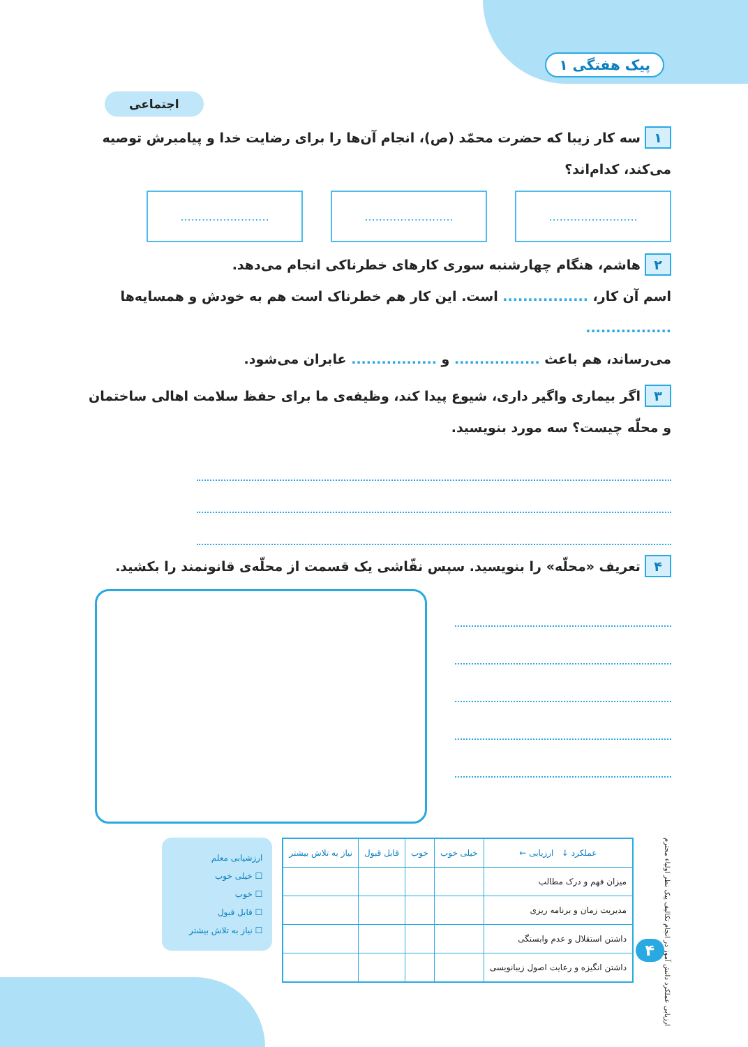پیک هفتگی ۱
اجتماعی
۱ سه کار زیبا که حضرت محمّد (ص)، انجام آن‌ها را برای رضایت خدا و پیامبرش توصیه می‌کند، کدام‌اند؟
.........................
.........................
.........................
۲ هاشم، هنگام چهارشنبه سوری کارهای خطرناکی انجام می‌دهد.
اسم آن کار، ................. است. این کار هم خطرناک است هم به خودش و همسایه‌ها .................
می‌رساند، هم باعث ................. و ................. عابران می‌شود.
۳ اگر بیماری واگیر داری، شیوع پیدا کند، وظیفه‌ی ما برای حفظ سلامت اهالی ساختمان و محلّه چیست؟ سه مورد بنویسید.
۴ تعریف «محلّه» را بنویسید. سپس نقّاشی یک قسمت از محلّه‌ی قانونمند را بکشید.
ارزیابی عملکرد دانش آموز در انجام تکالیف پیک نظر اولیاء محترم
| عملکرد ↓ ارزیابی ← | خیلی خوب | خوب | قابل قبول | نیاز به تلاش بیشتر |
| --- | --- | --- | --- | --- |
| میزان فهم و درک مطالب | | | | |
| مدیریت زمان و برنامه ریزی | | | | |
| داشتن استقلال و عدم وابستگی | | | | |
| داشتن انگیزه و رعایت اصول زیبانویسی | | | | |
ارزشیابی معلم
☐ خیلی خوب
☐ خوب
☐ قابل قبول
☐ نیاز به تلاش بیشتر
۴